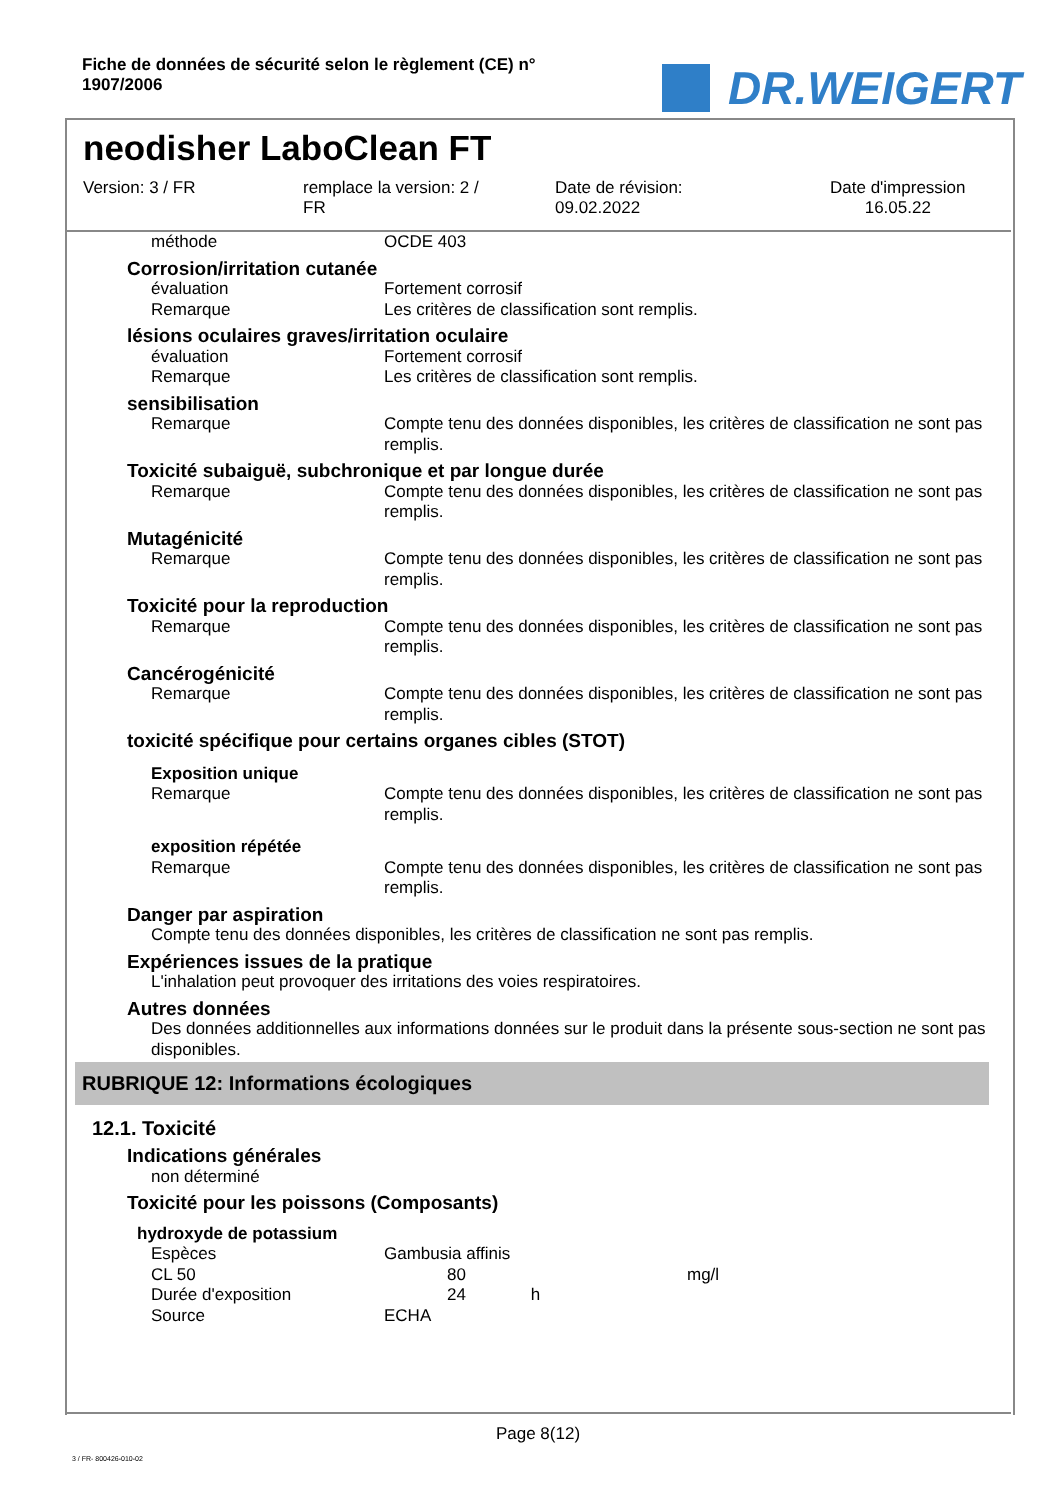Fiche de données de sécurité selon le règlement (CE) n°
1907/2006
DR.WEIGERT
neodisher LaboClean FT
Version: 3 / FR remplace la version: 2 /
FR
Date de révision:
09.02.2022
Date d'impression
16.05.22
| méthode | OCDE 403 |
Corrosion/irritation cutanée
| évaluation | Fortement corrosif |
| Remarque | Les critères de classification sont remplis. |
lésions oculaires graves/irritation oculaire
| évaluation | Fortement corrosif |
| Remarque | Les critères de classification sont remplis. |
sensibilisation
| Remarque | Compte tenu des données disponibles, les critères de classification ne sont pas remplis. |
Toxicité subaiguë, subchronique et par longue durée
| Remarque | Compte tenu des données disponibles, les critères de classification ne sont pas remplis. |
Mutagénicité
| Remarque | Compte tenu des données disponibles, les critères de classification ne sont pas remplis. |
Toxicité pour la reproduction
| Remarque | Compte tenu des données disponibles, les critères de classification ne sont pas remplis. |
Cancérogénicité
| Remarque | Compte tenu des données disponibles, les critères de classification ne sont pas remplis. |
toxicité spécifique pour certains organes cibles (STOT)
Exposition unique
| Remarque | Compte tenu des données disponibles, les critères de classification ne sont pas remplis. |
exposition répétée
| Remarque | Compte tenu des données disponibles, les critères de classification ne sont pas remplis. |
Danger par aspiration
Compte tenu des données disponibles, les critères de classification ne sont pas remplis.
Expériences issues de la pratique
L'inhalation peut provoquer des irritations des voies respiratoires.
Autres données
Des données additionnelles aux informations données sur le produit dans la présente sous-section ne sont pas disponibles.
RUBRIQUE 12: Informations écologiques
12.1. Toxicité
Indications générales
non déterminé
Toxicité pour les poissons (Composants)
hydroxyde de potassium
| Espèces | Gambusia affinis | | |
| CL 50 | | 80 | mg/l |
| Durée d'exposition | | 24 h | |
| Source | ECHA | | |
Page 8(12)
3 / FR- 800426-010-02